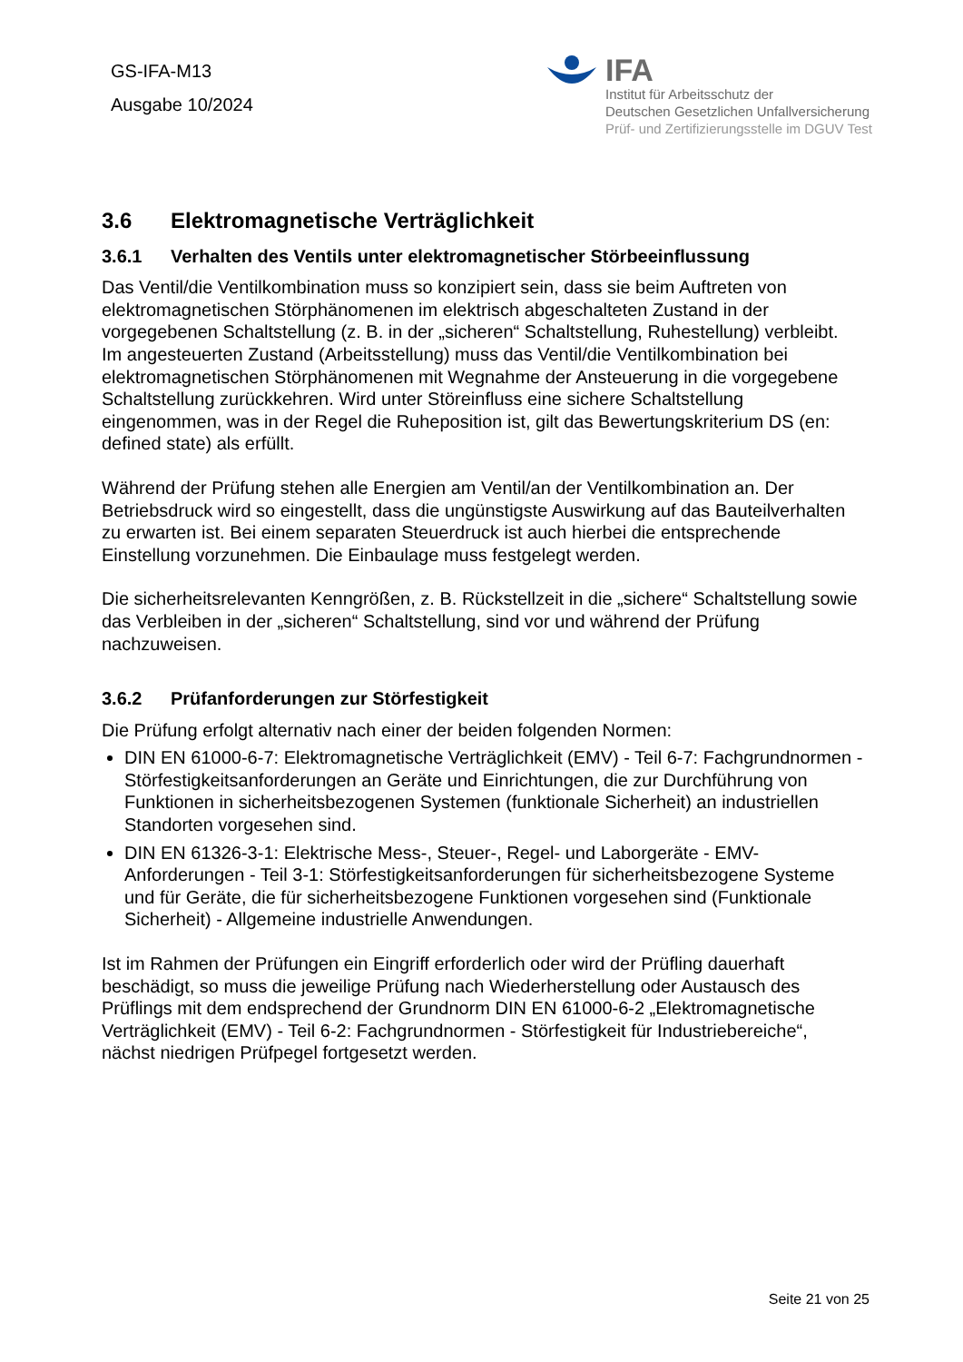GS-IFA-M13
Ausgabe 10/2024
IFA
Institut für Arbeitsschutz der
Deutschen Gesetzlichen Unfallversicherung
Prüf- und Zertifizierungsstelle im DGUV Test
3.6 Elektromagnetische Verträglichkeit
3.6.1 Verhalten des Ventils unter elektromagnetischer Störbeeinflussung
Das Ventil/die Ventilkombination muss so konzipiert sein, dass sie beim Auftreten von elektromagnetischen Störphänomenen im elektrisch abgeschalteten Zustand in der vorgegebenen Schaltstellung (z. B. in der „sicheren“ Schaltstellung, Ruhestellung) verbleibt. Im angesteuerten Zustand (Arbeitsstellung) muss das Ventil/die Ventilkombination bei elektromagnetischen Störphänomenen mit Wegnahme der Ansteuerung in die vorgegebene Schaltstellung zurückkehren. Wird unter Störeinfluss eine sichere Schaltstellung eingenommen, was in der Regel die Ruheposition ist, gilt das Bewertungskriterium DS (en: defined state) als erfüllt.
Während der Prüfung stehen alle Energien am Ventil/an der Ventilkombination an. Der Betriebsdruck wird so eingestellt, dass die ungünstigste Auswirkung auf das Bauteilverhalten zu erwarten ist. Bei einem separaten Steuerdruck ist auch hierbei die entsprechende Einstellung vorzunehmen. Die Einbaulage muss festgelegt werden.
Die sicherheitsrelevanten Kenngrößen, z. B. Rückstellzeit in die „sichere“ Schaltstellung sowie das Verbleiben in der „sicheren“ Schaltstellung, sind vor und während der Prüfung nachzuweisen.
3.6.2 Prüfanforderungen zur Störfestigkeit
Die Prüfung erfolgt alternativ nach einer der beiden folgenden Normen:
DIN EN 61000-6-7: Elektromagnetische Verträglichkeit (EMV) - Teil 6-7: Fachgrundnormen - Störfestigkeitsanforderungen an Geräte und Einrichtungen, die zur Durchführung von Funktionen in sicherheitsbezogenen Systemen (funktionale Sicherheit) an industriellen Standorten vorgesehen sind.
DIN EN 61326-3-1: Elektrische Mess-, Steuer-, Regel- und Laborgeräte - EMV-Anforderungen - Teil 3-1: Störfestigkeitsanforderungen für sicherheitsbezogene Systeme und für Geräte, die für sicherheitsbezogene Funktionen vorgesehen sind (Funktionale Sicherheit) - Allgemeine industrielle Anwendungen.
Ist im Rahmen der Prüfungen ein Eingriff erforderlich oder wird der Prüfling dauerhaft beschädigt, so muss die jeweilige Prüfung nach Wiederherstellung oder Austausch des Prüflings mit dem endsprechend der Grundnorm DIN EN 61000-6-2 „Elektromagnetische Verträglichkeit (EMV) - Teil 6-2: Fachgrundnormen - Störfestigkeit für Industriebereiche“, nächst niedrigen Prüfpegel fortgesetzt werden.
Seite 21 von 25